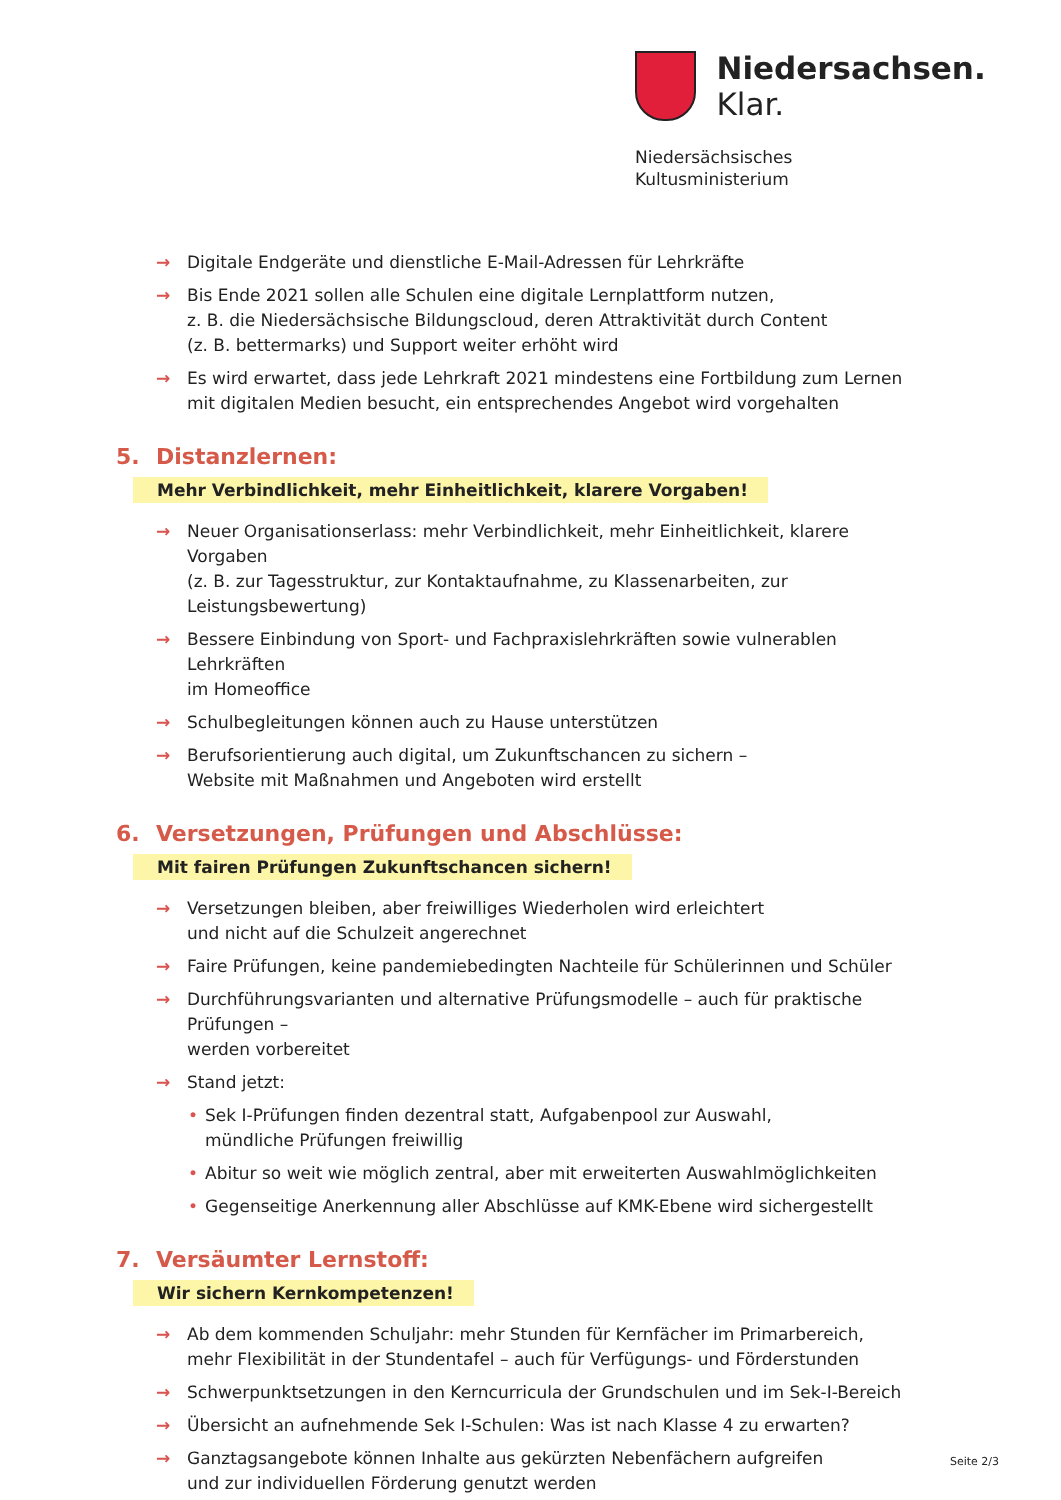Niedersachsen. Klar.
Niedersächsisches
Kultusministerium
→ Digitale Endgeräte und dienstliche E-Mail-Adressen für Lehrkräfte
→ Bis Ende 2021 sollen alle Schulen eine digitale Lernplattform nutzen,
z. B. die Niedersächsische Bildungscloud, deren Attraktivität durch Content
(z. B. bettermarks) und Support weiter erhöht wird
→ Es wird erwartet, dass jede Lehrkraft 2021 mindestens eine Fortbildung zum Lernen
mit digitalen Medien besucht, ein entsprechendes Angebot wird vorgehalten
5. Distanzlernen:
Mehr Verbindlichkeit, mehr Einheitlichkeit, klarere Vorgaben!
→ Neuer Organisationserlass: mehr Verbindlichkeit, mehr Einheitlichkeit, klarere Vorgaben
(z. B. zur Tagesstruktur, zur Kontaktaufnahme, zu Klassenarbeiten, zur Leistungsbewertung)
→ Bessere Einbindung von Sport- und Fachpraxislehrkräften sowie vulnerablen Lehrkräften
im Homeoffice
→ Schulbegleitungen können auch zu Hause unterstützen
→ Berufsorientierung auch digital, um Zukunftschancen zu sichern –
Website mit Maßnahmen und Angeboten wird erstellt
6. Versetzungen, Prüfungen und Abschlüsse:
Mit fairen Prüfungen Zukunftschancen sichern!
→ Versetzungen bleiben, aber freiwilliges Wiederholen wird erleichtert
und nicht auf die Schulzeit angerechnet
→ Faire Prüfungen, keine pandemiebedingten Nachteile für Schülerinnen und Schüler
→ Durchführungsvarianten und alternative Prüfungsmodelle – auch für praktische Prüfungen –
werden vorbereitet
→ Stand jetzt:
• Sek I-Prüfungen finden dezentral statt, Aufgabenpool zur Auswahl,
mündliche Prüfungen freiwillig
• Abitur so weit wie möglich zentral, aber mit erweiterten Auswahlmöglichkeiten
• Gegenseitige Anerkennung aller Abschlüsse auf KMK-Ebene wird sichergestellt
7. Versäumter Lernstoff:
Wir sichern Kernkompetenzen!
→ Ab dem kommenden Schuljahr: mehr Stunden für Kernfächer im Primarbereich,
mehr Flexibilität in der Stundentafel – auch für Verfügungs- und Förderstunden
→ Schwerpunktsetzungen in den Kerncurricula der Grundschulen und im Sek-I-Bereich
→ Übersicht an aufnehmende Sek I-Schulen: Was ist nach Klasse 4 zu erwarten?
→ Ganztagsangebote können Inhalte aus gekürzten Nebenfächern aufgreifen
und zur individuellen Förderung genutzt werden
Seite 2/3